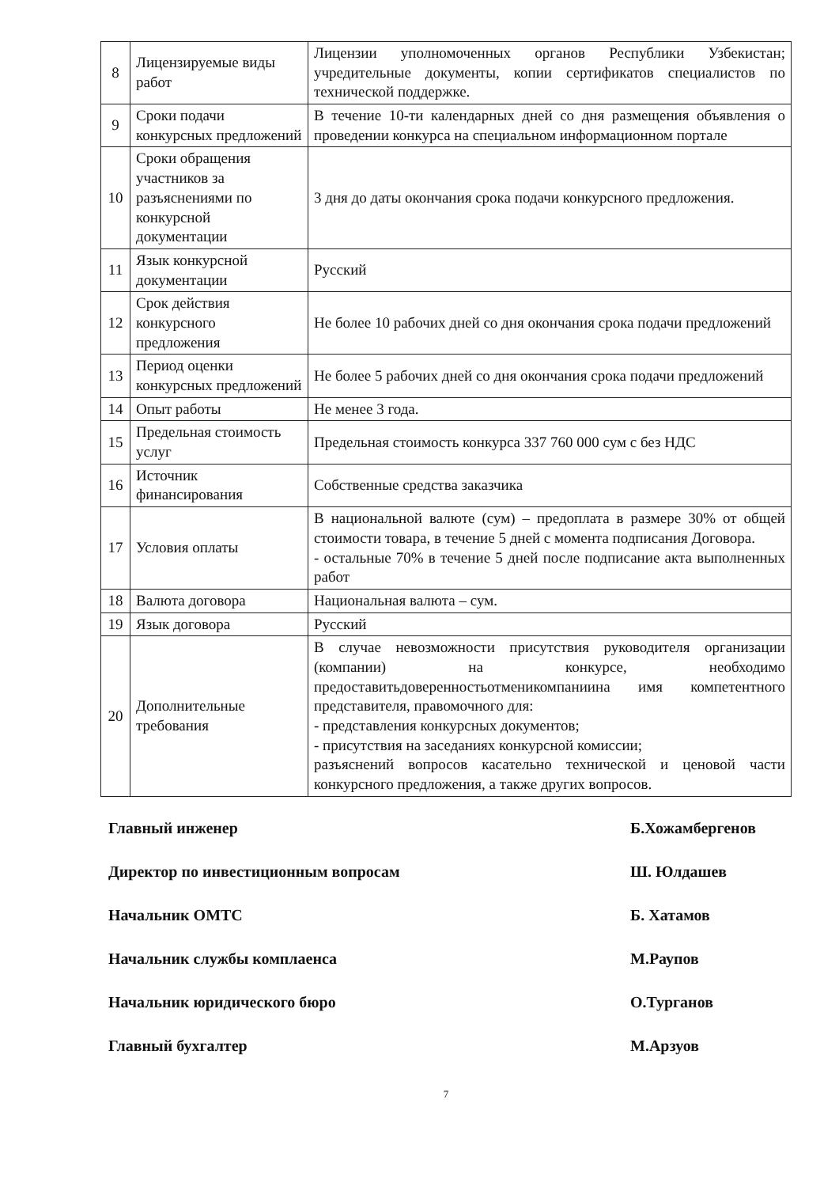| 8 | Лицензируемые виды работ | Лицензии уполномоченных органов Республики Узбекистан; учредительные документы, копии сертификатов специалистов по технической поддержке. |
| 9 | Сроки подачи конкурсных предложений | В течение 10-ти календарных дней со дня размещения объявления о проведении конкурса на специальном информационном портале |
| 10 | Сроки обращения участников за разъяснениями по конкурсной документации | 3 дня до даты окончания срока подачи конкурсного предложения. |
| 11 | Язык конкурсной документации | Русский |
| 12 | Срок действия конкурсного предложения | Не более 10 рабочих дней со дня окончания срока подачи предложений |
| 13 | Период оценки конкурсных предложений | Не более 5 рабочих дней со дня окончания срока подачи предложений |
| 14 | Опыт работы | Не менее 3 года. |
| 15 | Предельная стоимость услуг | Предельная стоимость конкурса 337 760 000 сум с без НДС |
| 16 | Источник финансирования | Собственные средства заказчика |
| 17 | Условия оплаты | В национальной валюте (сум) – предоплата в размере 30% от общей стоимости товара, в течение 5 дней с момента подписания Договора. - остальные 70% в течение 5 дней после подписание акта выполненных работ |
| 18 | Валюта договора | Национальная валюта – сум. |
| 19 | Язык договора | Русский |
| 20 | Дополнительные требования | В случае невозможности присутствия руководителя организации (компании) на конкурсе, необходимо предоставитьдоверенностьотменикомпаниина имя компетентного представителя, правомочного для: - представления конкурсных документов; - присутствия на заседаниях конкурсной комиссии; разъяснений вопросов касательно технической и ценовой части конкурсного предложения, а также других вопросов. |
Главный инженер Б.Хожамбергенов
Директор по инвестиционным вопросам Ш. Юлдашев
Начальник ОМТС Б. Хатамов
Начальник службы комплаенса М.Раупов
Начальник юридического бюро О.Турганов
Главный бухгалтер М.Арзуов
7